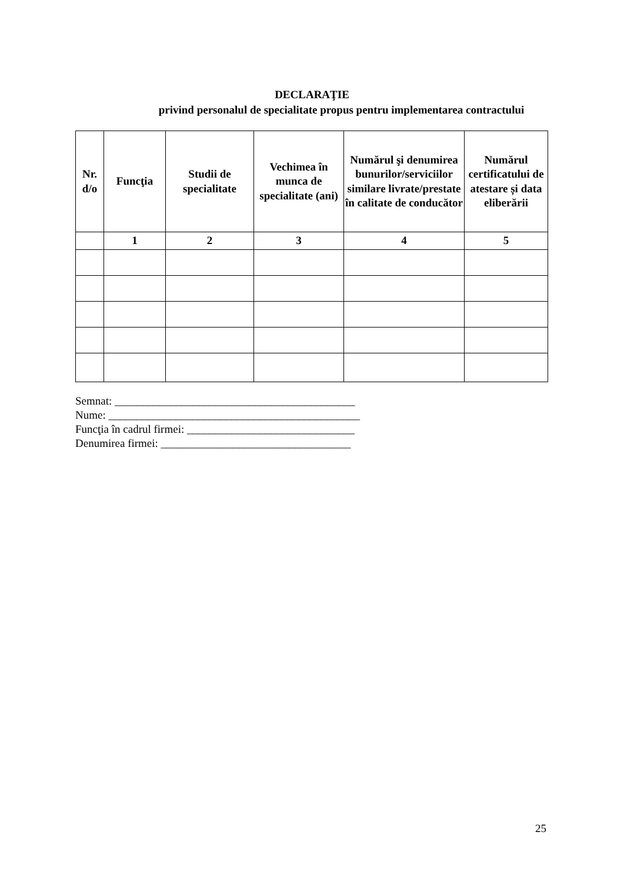DECLARAŢIE
privind personalul de specialitate propus pentru implementarea contractului
| Nr. d/o | Funcţia | Studii de specialitate | Vechimea în munca de specialitate (ani) | Numărul şi denumirea bunurilor/serviciilor similare livrate/prestate în calitate de conducător | Numărul certificatului de atestare și data eliberării |
| --- | --- | --- | --- | --- | --- |
| | 1 | 2 | 3 | 4 | 5 |
Semnat: ___________________________________________
Nume: _____________________________________________
Funcţia în cadrul firmei: ______________________________
Denumirea firmei: __________________________________
25